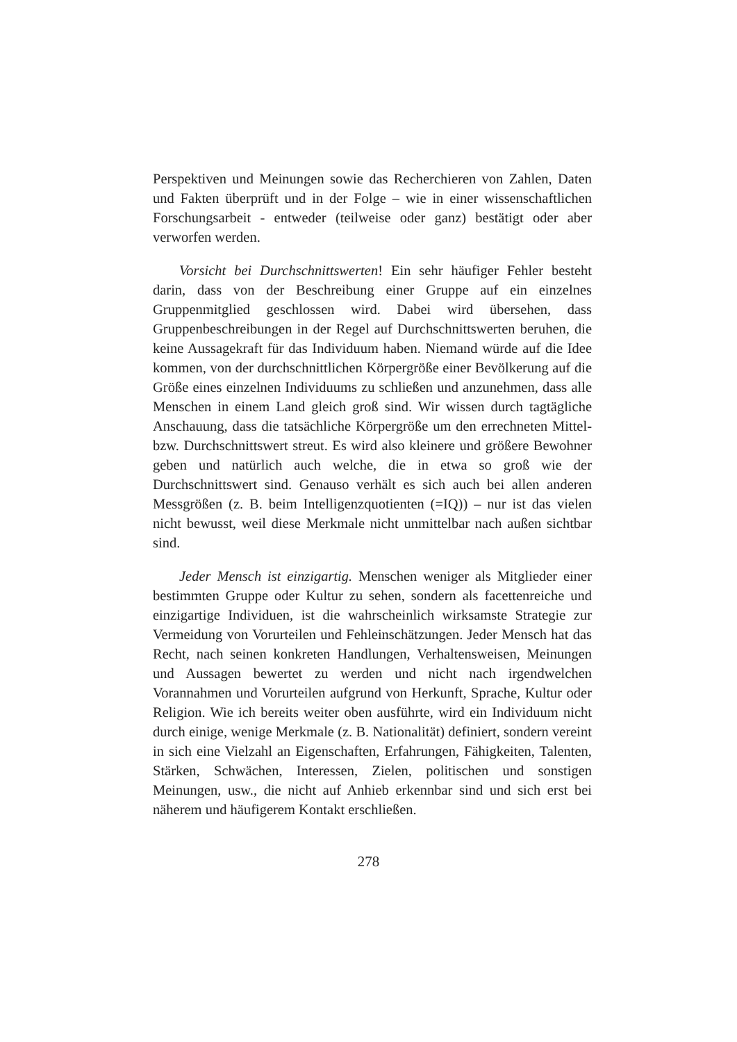Perspektiven und Meinungen sowie das Recherchieren von Zahlen, Daten und Fakten überprüft und in der Folge – wie in einer wissenschaftlichen Forschungsarbeit - entweder (teilweise oder ganz) bestätigt oder aber verworfen werden.
Vorsicht bei Durchschnittswerten! Ein sehr häufiger Fehler besteht darin, dass von der Beschreibung einer Gruppe auf ein einzelnes Gruppenmitglied geschlossen wird. Dabei wird übersehen, dass Gruppenbeschreibungen in der Regel auf Durchschnittswerten beruhen, die keine Aussagekraft für das Individuum haben. Niemand würde auf die Idee kommen, von der durchschnittlichen Körpergröße einer Bevölkerung auf die Größe eines einzelnen Individuums zu schließen und anzunehmen, dass alle Menschen in einem Land gleich groß sind. Wir wissen durch tagtägliche Anschauung, dass die tatsächliche Körpergröße um den errechneten Mittel- bzw. Durchschnittswert streut. Es wird also kleinere und größere Bewohner geben und natürlich auch welche, die in etwa so groß wie der Durchschnittswert sind. Genauso verhält es sich auch bei allen anderen Messgrößen (z. B. beim Intelligenzquotienten (=IQ)) – nur ist das vielen nicht bewusst, weil diese Merkmale nicht unmittelbar nach außen sichtbar sind.
Jeder Mensch ist einzigartig. Menschen weniger als Mitglieder einer bestimmten Gruppe oder Kultur zu sehen, sondern als facettenreiche und einzigartige Individuen, ist die wahrscheinlich wirksamste Strategie zur Vermeidung von Vorurteilen und Fehleinschätzungen. Jeder Mensch hat das Recht, nach seinen konkreten Handlungen, Verhaltensweisen, Meinungen und Aussagen bewertet zu werden und nicht nach irgendwelchen Vorannahmen und Vorurteilen aufgrund von Herkunft, Sprache, Kultur oder Religion. Wie ich bereits weiter oben ausführte, wird ein Individuum nicht durch einige, wenige Merkmale (z. B. Nationalität) definiert, sondern vereint in sich eine Vielzahl an Eigenschaften, Erfahrungen, Fähigkeiten, Talenten, Stärken, Schwächen, Interessen, Zielen, politischen und sonstigen Meinungen, usw., die nicht auf Anhieb erkennbar sind und sich erst bei näherem und häufigerem Kontakt erschließen.
278